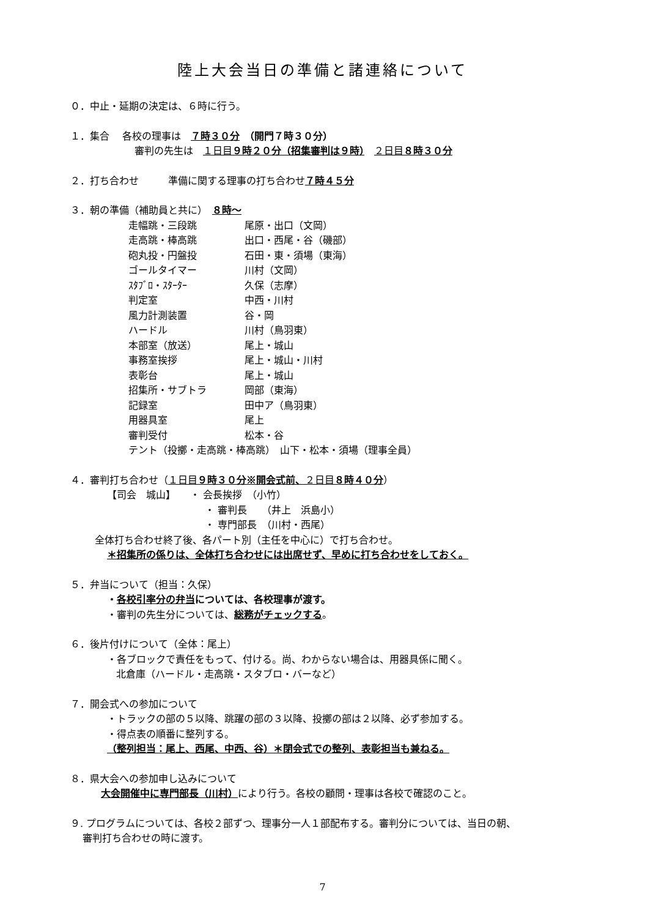陸上大会当日の準備と諸連絡について
０．中止・延期の決定は、６時に行う。
１．集合　 各校の理事は　７時３０分　（開門７時３０分）
審判の先生は　１日目９時２０分（招集審判は９時）　２日目８時３０分
２．打ち合わせ　　　準備に関する理事の打ち合わせ７時４５分
３．朝の準備（補助員と共に）　８時～
| 走幅跳・三段跳 | 尾原・出口（文岡） |
| 走高跳・棒高跳 | 出口・西尾・谷（磯部） |
| 砲丸投・円盤投 | 石田・東・須場（東海） |
| ゴールタイマー | 川村（文岡） |
| ｽﾀﾌﾞﾛ・ｽﾀｰﾀｰ | 久保（志摩） |
| 判定室 | 中西・川村 |
| 風力計測装置 | 谷・岡 |
| ハードル | 川村（鳥羽東） |
| 本部室（放送） | 尾上・城山 |
| 事務室挨拶 | 尾上・城山・川村 |
| 表彰台 | 尾上・城山 |
| 招集所・サブトラ | 岡部（東海） |
| 記録室 | 田中ア（鳥羽東） |
| 用器具室 | 尾上 |
| 審判受付 | 松本・谷 |
| テント（投擲・走高跳・棒高跳） 山下・松本・須場（理事全員） | |
４．審判打ち合わせ（１日目９時３０分※開会式前、２日目８時４０分）
【司会　城山】　　・ 会長挨拶　（小竹）
・ 審判長　　（井上　浜島小）
・ 専門部長　（川村・西尾）
全体打ち合わせ終了後、各パート別（主任を中心に）で打ち合わせ。
＊招集所の係りは、全体打ち合わせには出席せず、早めに打ち合わせをしておく。
５．弁当について（担当：久保）
・各校引率分の弁当については、各校理事が渡す。
・審判の先生分については、総務がチェックする。
６．後片付けについて（全体：尾上）
・各ブロックで責任をもって、付ける。尚、わからない場合は、用器具係に聞く。
北倉庫（ハードル・走高跳・スタブロ・バーなど）
７．開会式への参加について
・トラックの部の５以降、跳躍の部の３以降、投擲の部は２以降、必ず参加する。
・得点表の順番に整列する。
（整列担当：尾上、西尾、中西、谷）＊閉会式での整列、表彰担当も兼ねる。
８．県大会への参加申し込みについて
大会開催中に専門部長（川村）により行う。各校の顧問・理事は各校で確認のこと。
９. プログラムについては、各校２部ずつ、理事分一人１部配布する。審判分については、当日の朝、
審判打ち合わせの時に渡す。
7